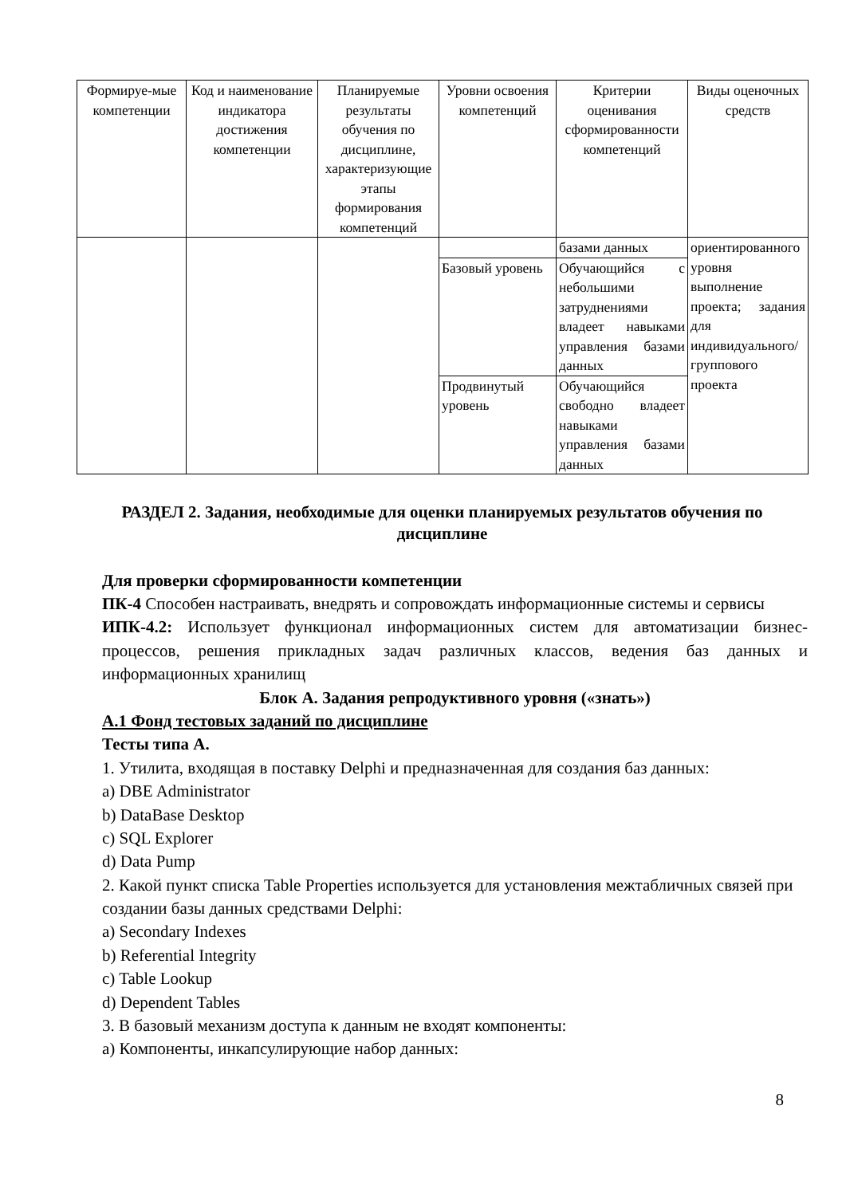| Формируе-мые компетенции | Код и наименование индикатора достижения компетенции | Планируемые результаты обучения по дисциплине, характеризующие этапы формирования компетенций | Уровни освоения компетенций | Критерии оценивания сформированности компетенций | Виды оценочных средств |
| --- | --- | --- | --- | --- | --- |
| | | | | базами данных | ориентированного уровня выполнение проекта; задания для индивидуального/группового проекта |
| | | | Базовый уровень | Обучающийся с небольшими затруднениями владеет навыками управления базами данных | |
| | | | Продвинутый уровень | Обучающийся свободно владеет навыками управления базами данных | |
РАЗДЕЛ 2. Задания, необходимые для оценки планируемых результатов обучения по дисциплине
Для проверки сформированности компетенции
ПК-4 Способен настраивать, внедрять и сопровождать информационные системы и сервисы
ИПК-4.2: Использует функционал информационных систем для автоматизации бизнес-процессов, решения прикладных задач различных классов, ведения баз данных и информационных хранилищ
Блок А. Задания репродуктивного уровня («знать»)
А.1 Фонд тестовых заданий по дисциплине
Тесты типа А.
1. Утилита, входящая в поставку Delphi и предназначенная для создания баз данных:
a) DBE Administrator
b) DataBase Desktop
c) SQL Explorer
d) Data Pump
2. Какой пункт списка Table Properties используется для установления межтабличных связей при создании базы данных средствами Delphi:
a) Secondary Indexes
b) Referential Integrity
c) Table Lookup
d) Dependent Tables
3. В базовый механизм доступа к данным не входят компоненты:
a) Компоненты, инкапсулирующие набор данных:
8